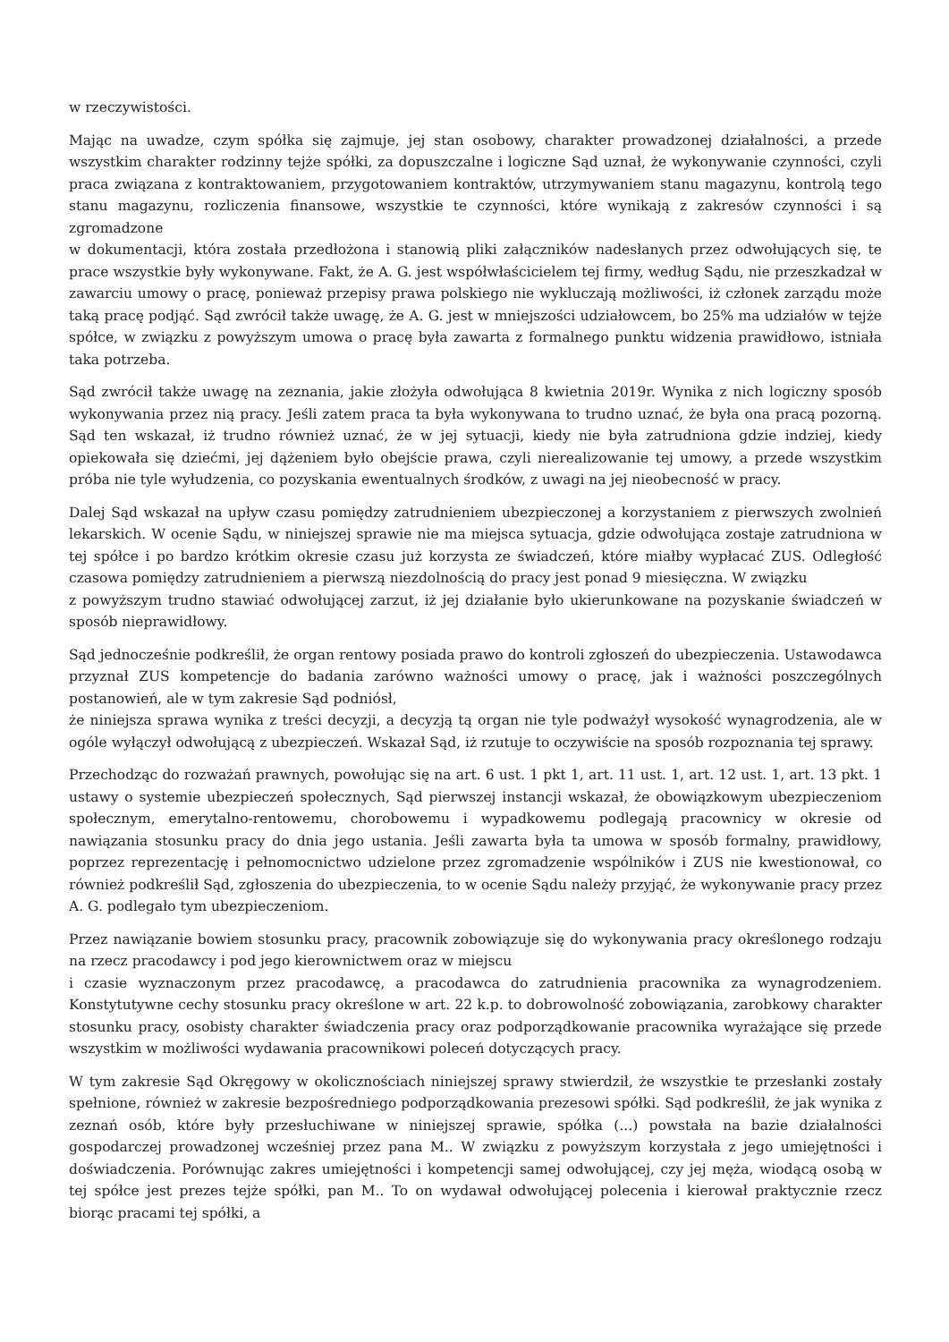w rzeczywistości.
Mając na uwadze, czym spółka się zajmuje, jej stan osobowy, charakter prowadzonej działalności, a przede wszystkim charakter rodzinny tejże spółki, za dopuszczalne i logiczne Sąd uznał, że wykonywanie czynności, czyli praca związana z kontraktowaniem, przygotowaniem kontraktów, utrzymywaniem stanu magazynu, kontrolą tego stanu magazynu, rozliczenia finansowe, wszystkie te czynności, które wynikają z zakresów czynności i są zgromadzone
w dokumentacji, która została przedłożona i stanowią pliki załączników nadesłanych przez odwołujących się, te prace wszystkie były wykonywane. Fakt, że A. G. jest współwłaścicielem tej firmy, według Sądu, nie przeszkadzał w zawarciu umowy o pracę, ponieważ przepisy prawa polskiego nie wykluczają możliwości, iż członek zarządu może taką pracę podjąć. Sąd zwrócił także uwagę, że A. G. jest w mniejszości udziałowcem, bo 25% ma udziałów w tejże spółce, w związku z powyższym umowa o pracę była zawarta z formalnego punktu widzenia prawidłowo, istniała taka potrzeba.
Sąd zwrócił także uwagę na zeznania, jakie złożyła odwołująca 8 kwietnia 2019r. Wynika z nich logiczny sposób wykonywania przez nią pracy. Jeśli zatem praca ta była wykonywana to trudno uznać, że była ona pracą pozorną. Sąd ten wskazał, iż trudno również uznać, że w jej sytuacji, kiedy nie była zatrudniona gdzie indziej, kiedy opiekowała się dziećmi, jej dążeniem było obejście prawa, czyli nierealizowanie tej umowy, a przede wszystkim próba nie tyle wyłudzenia, co pozyskania ewentualnych środków, z uwagi na jej nieobecność w pracy.
Dalej Sąd wskazał na upływ czasu pomiędzy zatrudnieniem ubezpieczonej a korzystaniem z pierwszych zwolnień lekarskich. W ocenie Sądu, w niniejszej sprawie nie ma miejsca sytuacja, gdzie odwołująca zostaje zatrudniona w tej spółce i po bardzo krótkim okresie czasu już korzysta ze świadczeń, które miałby wypłacać ZUS. Odległość czasowa pomiędzy zatrudnieniem a pierwszą niezdolnością do pracy jest ponad 9 miesięczna. W związku
z powyższym trudno stawiać odwołującej zarzut, iż jej działanie było ukierunkowane na pozyskanie świadczeń w sposób nieprawidłowy.
Sąd jednocześnie podkreślił, że organ rentowy posiada prawo do kontroli zgłoszeń do ubezpieczenia. Ustawodawca przyznał ZUS kompetencje do badania zarówno ważności umowy o pracę, jak i ważności poszczególnych postanowień, ale w tym zakresie Sąd podniósł,
że niniejsza sprawa wynika z treści decyzji, a decyzją tą organ nie tyle podważył wysokość wynagrodzenia, ale w ogóle wyłączył odwołującą z ubezpieczeń. Wskazał Sąd, iż rzutuje to oczywiście na sposób rozpoznania tej sprawy.
Przechodząc do rozważań prawnych, powołując się na art. 6 ust. 1 pkt 1, art. 11 ust. 1, art. 12 ust. 1, art. 13 pkt. 1 ustawy o systemie ubezpieczeń społecznych, Sąd pierwszej instancji wskazał, że obowiązkowym ubezpieczeniom społecznym, emerytalno-rentowemu, chorobowemu i wypadkowemu podlegają pracownicy w okresie od nawiązania stosunku pracy do dnia jego ustania. Jeśli zawarta była ta umowa w sposób formalny, prawidłowy, poprzez reprezentację i pełnomocnictwo udzielone przez zgromadzenie wspólników i ZUS nie kwestionował, co również podkreślił Sąd, zgłoszenia do ubezpieczenia, to w ocenie Sądu należy przyjąć, że wykonywanie pracy przez A. G. podlegało tym ubezpieczeniom.
Przez nawiązanie bowiem stosunku pracy, pracownik zobowiązuje się do wykonywania pracy określonego rodzaju na rzecz pracodawcy i pod jego kierownictwem oraz w miejscu
i czasie wyznaczonym przez pracodawcę, a pracodawca do zatrudnienia pracownika za wynagrodzeniem. Konstytutywne cechy stosunku pracy określone w art. 22 k.p. to dobrowolność zobowiązania, zarobkowy charakter stosunku pracy, osobisty charakter świadczenia pracy oraz podporządkowanie pracownika wyrażające się przede wszystkim w możliwości wydawania pracownikowi poleceń dotyczących pracy.
W tym zakresie Sąd Okręgowy w okolicznościach niniejszej sprawy stwierdził, że wszystkie te przesłanki zostały spełnione, również w zakresie bezpośredniego podporządkowania prezesowi spółki. Sąd podkreślił, że jak wynika z zeznań osób, które były przesłuchiwane w niniejszej sprawie, spółka (...) powstała na bazie działalności gospodarczej prowadzonej wcześniej przez pana M.. W związku z powyższym korzystała z jego umiejętności i doświadczenia. Porównując zakres umiejętności i kompetencji samej odwołującej, czy jej męża, wiodącą osobą w tej spółce jest prezes tejże spółki, pan M.. To on wydawał odwołującej polecenia i kierował praktycznie rzecz biorąc pracami tej spółki, a